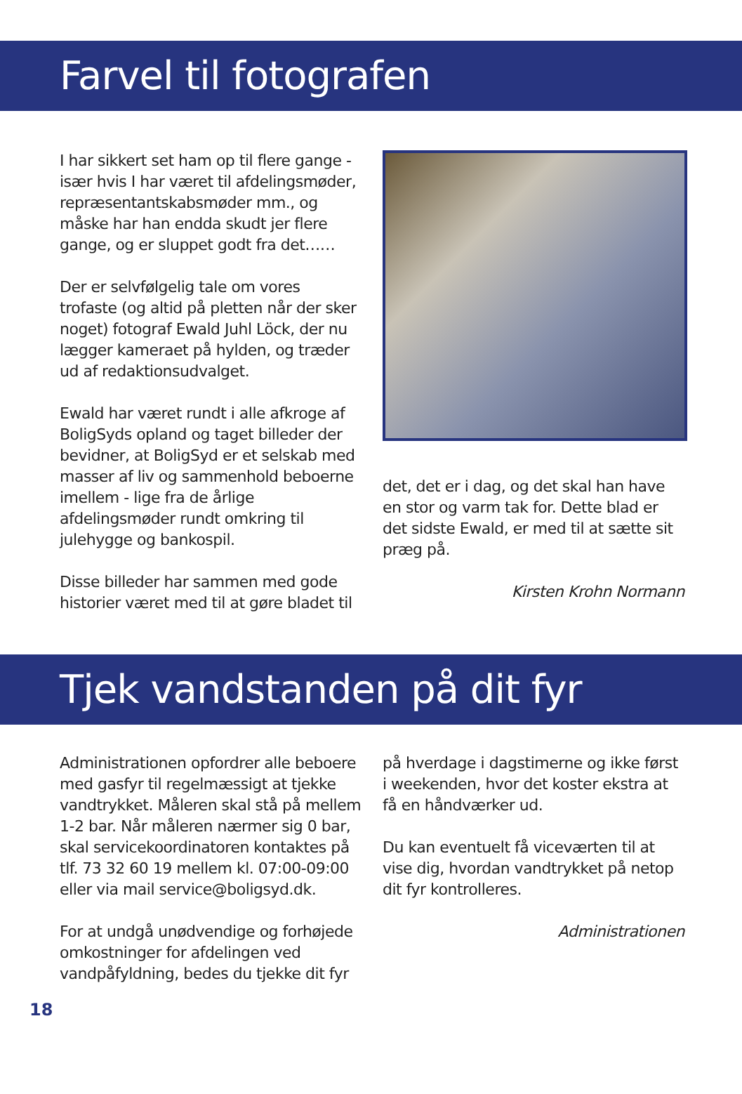Farvel til fotografen
I har sikkert set ham op til flere gange - især hvis I har været til afdelingsmøder, repræsentantskabsmøder mm., og måske har han endda skudt jer flere gange, og er sluppet godt fra det……
Der er selvfølgelig tale om vores trofaste (og altid på pletten når der sker noget) fotograf Ewald Juhl Löck, der nu lægger kameraet på hylden, og træder ud af redaktionsudvalget.
Ewald har været rundt i alle afkroge af BoligSyds opland og taget billeder der bevidner, at BoligSyd er et selskab med masser af liv og sammenhold beboerne imellem - lige fra de årlige afdelingsmøder rundt omkring til julehygge og bankospil.
Disse billeder har sammen med gode historier været med til at gøre bladet til
det, det er i dag, og det skal han have en stor og varm tak for. Dette blad er det sidste Ewald, er med til at sætte sit præg på.
Kirsten Krohn Normann
Tjek vandstanden på dit fyr
Administrationen opfordrer alle beboere med gasfyr til regelmæssigt at tjekke vandtrykket. Måleren skal stå på mellem 1-2 bar. Når måleren nærmer sig 0 bar, skal servicekoordinatoren kontaktes på tlf. 73 32 60 19 mellem kl. 07:00-09:00 eller via mail service@boligsyd.dk.
For at undgå unødvendige og forhøjede omkostninger for afdelingen ved vandpåfyldning, bedes du tjekke dit fyr
på hverdage i dagstimerne og ikke først i weekenden, hvor det koster ekstra at få en håndværker ud.
Du kan eventuelt få viceværten til at vise dig, hvordan vandtrykket på netop dit fyr kontrolleres.
Administrationen
18